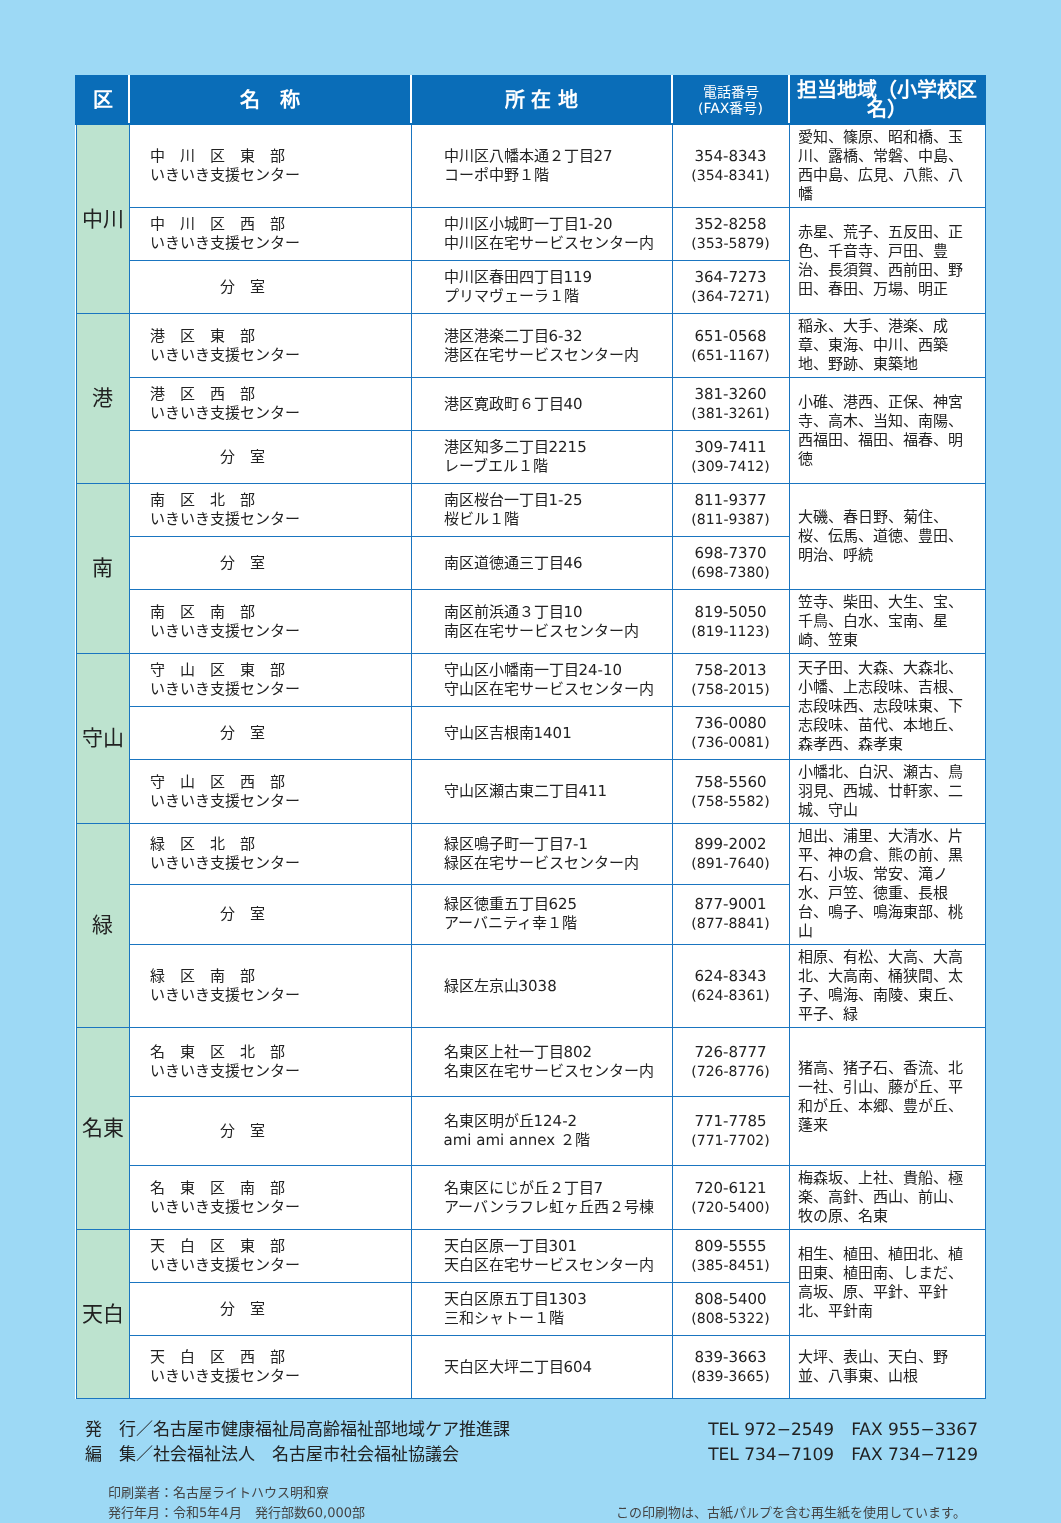| 区 | 名 称 | 所 在 地 | 電話番号 (FAX番号) | 担当地域（小学校区名） |
| --- | --- | --- | --- | --- |
| 中川 | 中 川 区 東 部 いきいき支援センター | 中川区八幡本通２丁目27 コーポ中野１階 | 354-8343 (354-8341) | 愛知、篠原、昭和橋、玉川、露橋、常磐、中島、西中島、広見、八熊、八幡 |
| | 中 川 区 西 部 いきいき支援センター | 中川区小城町一丁目1-20 中川区在宅サービスセンター内 | 352-8258 (353-5879) | 赤星、荒子、五反田、正色、千音寺、戸田、豊治、長須賀、西前田、野田、春田、万場、明正 |
| | 分 室 | 中川区春田四丁目119 プリマヴェーラ１階 | 364-7273 (364-7271) | |
| 港 | 港 区 東 部 いきいき支援センター | 港区港楽二丁目6-32 港区在宅サービスセンター内 | 651-0568 (651-1167) | 稲永、大手、港楽、成章、東海、中川、西築地、野跡、東築地 |
| | 港 区 西 部 いきいき支援センター | 港区寛政町６丁目40 | 381-3260 (381-3261) | 小碓、港西、正保、神宮寺、高木、当知、南陽、西福田、福田、福春、明徳 |
| | 分 室 | 港区知多二丁目2215 レーブエル１階 | 309-7411 (309-7412) | |
| 南 | 南 区 北 部 いきいき支援センター | 南区桜台一丁目1-25 桜ビル１階 | 811-9377 (811-9387) | 大磯、春日野、菊住、桜、伝馬、道徳、豊田、明治、呼続 |
| | 分 室 | 南区道徳通三丁目46 | 698-7370 (698-7380) | |
| | 南 区 南 部 いきいき支援センター | 南区前浜通３丁目10 南区在宅サービスセンター内 | 819-5050 (819-1123) | 笠寺、柴田、大生、宝、千鳥、白水、宝南、星崎、笠東 |
| 守山 | 守 山 区 東 部 いきいき支援センター | 守山区小幡南一丁目24-10 守山区在宅サービスセンター内 | 758-2013 (758-2015) | 天子田、大森、大森北、小幡、上志段味、吉根、志段味西、志段味東、下志段味、苗代、本地丘、森孝西、森孝東 |
| | 分 室 | 守山区吉根南1401 | 736-0080 (736-0081) | |
| | 守 山 区 西 部 いきいき支援センター | 守山区瀬古東二丁目411 | 758-5560 (758-5582) | 小幡北、白沢、瀬古、鳥羽見、西城、廿軒家、二城、守山 |
| 緑 | 緑 区 北 部 いきいき支援センター | 緑区鳴子町一丁目7-1 緑区在宅サービスセンター内 | 899-2002 (891-7640) | 旭出、浦里、大清水、片平、神の倉、熊の前、黒石、小坂、常安、滝ノ水、戸笠、徳重、長根台、鳴子、鳴海東部、桃山 |
| | 分 室 | 緑区徳重五丁目625 アーバニティ幸１階 | 877-9001 (877-8841) | |
| | 緑 区 南 部 いきいき支援センター | 緑区左京山3038 | 624-8343 (624-8361) | 相原、有松、大高、大高北、大高南、桶狭間、太子、鳴海、南陵、東丘、平子、緑 |
| 名東 | 名 東 区 北 部 いきいき支援センター | 名東区上社一丁目802 名東区在宅サービスセンター内 | 726-8777 (726-8776) | 猪高、猪子石、香流、北一社、引山、藤が丘、平和が丘、本郷、豊が丘、蓬来 |
| | 分 室 | 名東区明が丘124-2 ami ami annex ２階 | 771-7785 (771-7702) | |
| | 名 東 区 南 部 いきいき支援センター | 名東区にじが丘２丁目7 アーバンラフレ虹ヶ丘西２号棟 | 720-6121 (720-5400) | 梅森坂、上社、貴船、極楽、高針、西山、前山、牧の原、名東 |
| 天白 | 天 白 区 東 部 いきいき支援センター | 天白区原一丁目301 天白区在宅サービスセンター内 | 809-5555 (385-8451) | 相生、植田、植田北、植田東、植田南、しまだ、高坂、原、平針、平針北、平針南 |
| | 分 室 | 天白区原五丁目1303 三和シャトー１階 | 808-5400 (808-5322) | |
| | 天 白 区 西 部 いきいき支援センター | 天白区大坪二丁目604 | 839-3663 (839-3665) | 大坪、表山、天白、野並、八事東、山根 |
発　行／名古屋市健康福祉局高齢福祉部地域ケア推進課
編　集／社会福祉法人　名古屋市社会福祉協議会
TEL 972−2549　FAX 955−3367
TEL 734−7109　FAX 734−7129
印刷業者：名古屋ライトハウス明和寮
発行年月：令和5年4月　発行部数60,000部
この印刷物は、古紙パルプを含む再生紙を使用しています。